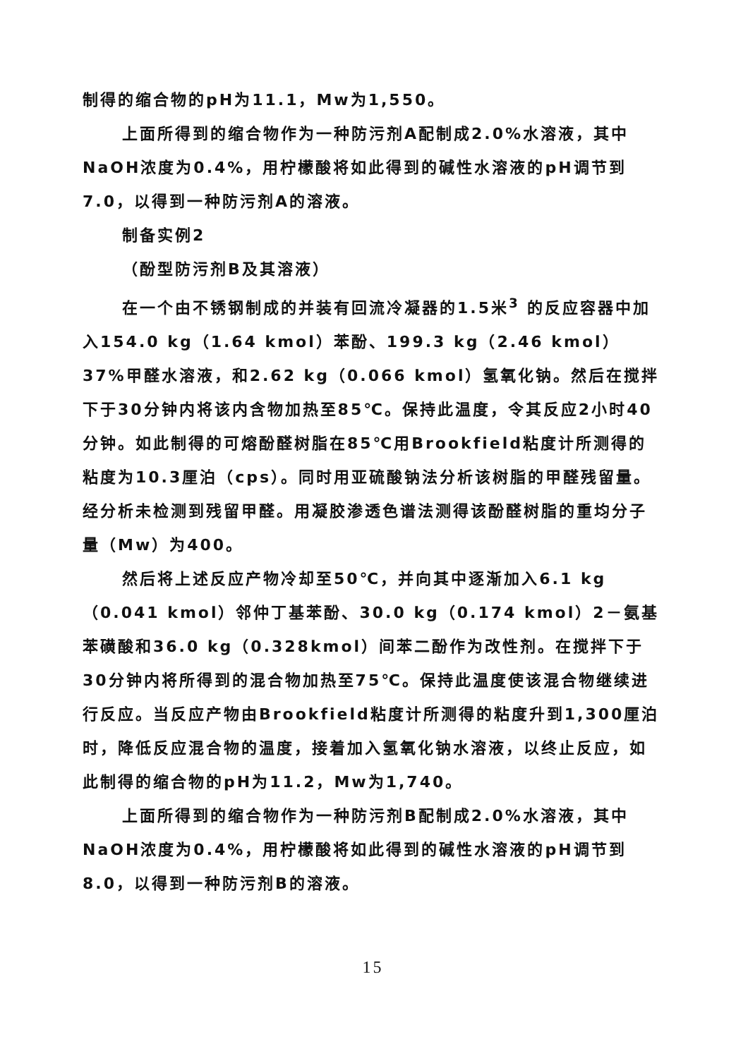制得的缩合物的pH为11.1，Mw为1,550。
上面所得到的缩合物作为一种防污剂A配制成2.0%水溶液，其中NaOH浓度为0.4%，用柠檬酸将如此得到的碱性水溶液的pH调节到7.0，以得到一种防污剂A的溶液。
制备实例2
（酚型防污剂B及其溶液）
在一个由不锈钢制成的并装有回流冷凝器的1.5米<sup>3</sup> 的反应容器中加入154.0 kg（1.64 kmol）苯酚、199.3 kg（2.46 kmol）37%甲醛水溶液，和2.62 kg（0.066 kmol）氢氧化钠。然后在搅拌下于30分钟内将该内含物加热至85℃。保持此温度，令其反应2小时40分钟。如此制得的可熔酚醛树脂在85℃用Brookfield粘度计所测得的粘度为10.3厘泊（cps）。同时用亚硫酸钠法分析该树脂的甲醛残留量。经分析未检测到残留甲醛。用凝胶渗透色谱法测得该酚醛树脂的重均分子量（Mw）为400。
然后将上述反应产物冷却至50℃，并向其中逐渐加入6.1 kg（0.041 kmol）邻仲丁基苯酚、30.0 kg（0.174 kmol）2－氨基苯磺酸和36.0 kg（0.328kmol）间苯二酚作为改性剂。在搅拌下于30分钟内将所得到的混合物加热至75℃。保持此温度使该混合物继续进行反应。当反应产物由Brookfield粘度计所测得的粘度升到1,300厘泊时，降低反应混合物的温度，接着加入氢氧化钠水溶液，以终止反应，如此制得的缩合物的pH为11.2，Mw为1,740。
上面所得到的缩合物作为一种防污剂B配制成2.0%水溶液，其中NaOH浓度为0.4%，用柠檬酸将如此得到的碱性水溶液的pH调节到8.0，以得到一种防污剂B的溶液。
15